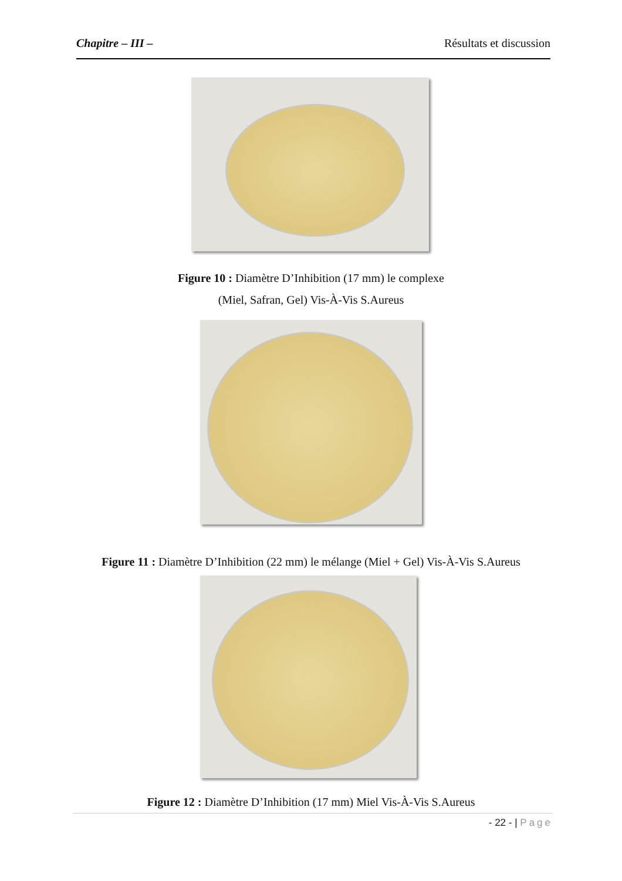Chapitre – III – Résultats et discussion
Figure 10 : Diamètre D’Inhibition (17 mm) le complexe
(Miel, Safran, Gel) Vis-À-Vis S.Aureus
Figure 11 : Diamètre D’Inhibition (22 mm) le mélange (Miel + Gel) Vis-À-Vis S.Aureus
Figure 12 : Diamètre D’Inhibition (17 mm) Miel Vis-À-Vis S.Aureus
- 22 - | Page